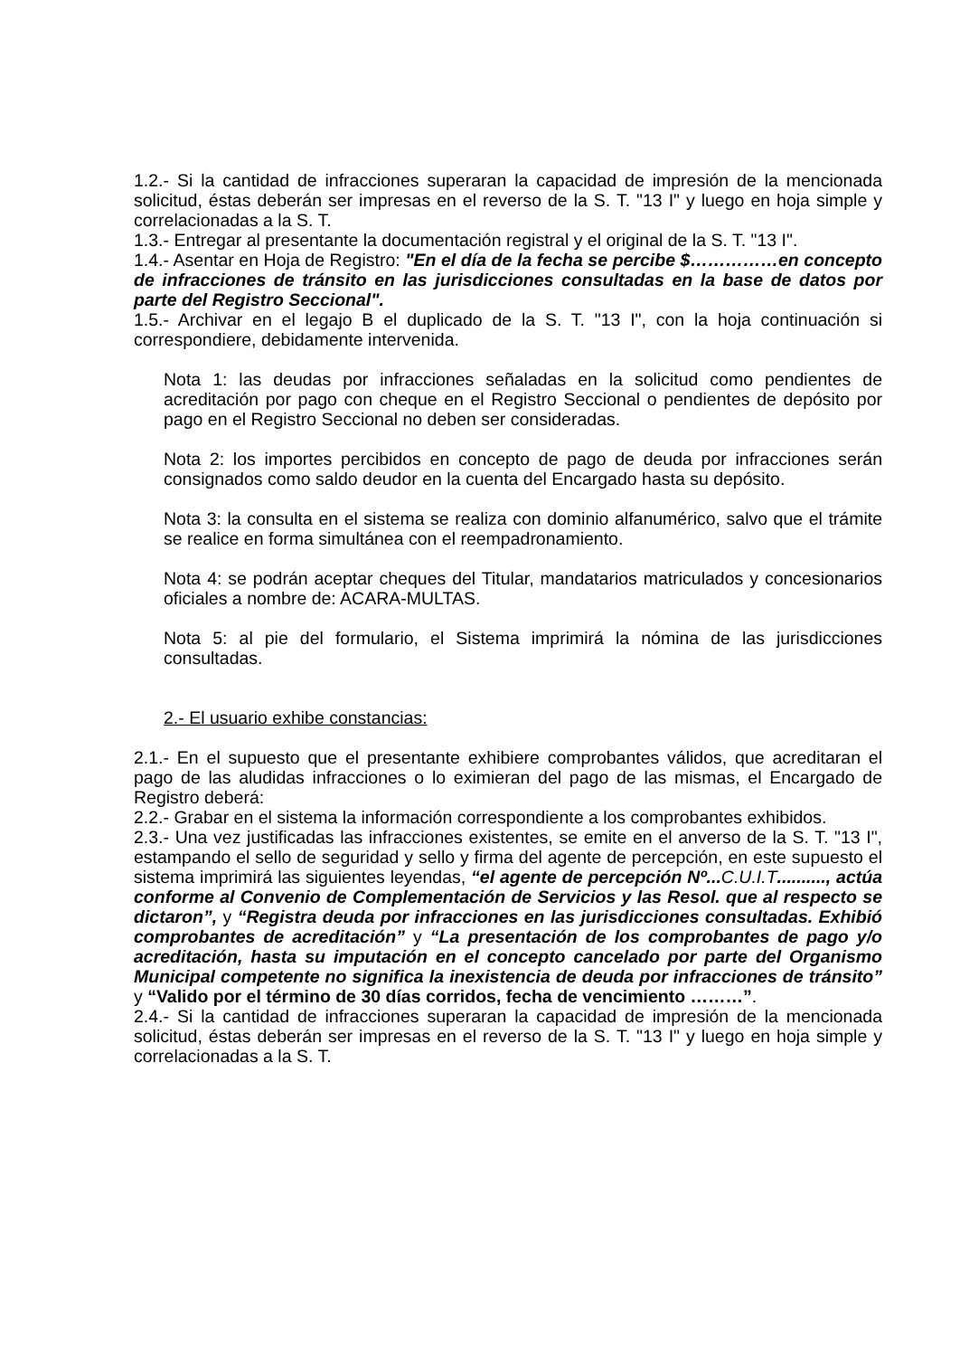1.2.- Si la cantidad de infracciones superaran la capacidad de impresión de la mencionada solicitud, éstas deberán ser impresas en el reverso de la S. T. "13 I" y luego en hoja simple y correlacionadas a la S. T.
1.3.- Entregar al presentante la documentación registral y el original de la S. T. "13 I".
1.4.- Asentar en Hoja de Registro: "En el día de la fecha se percibe $……………en concepto de infracciones de tránsito en las jurisdicciones consultadas en la base de datos por parte del Registro Seccional".
1.5.- Archivar en el legajo B el duplicado de la S. T. "13 I", con la hoja continuación si correspondiere, debidamente intervenida.
Nota 1: las deudas por infracciones señaladas en la solicitud como pendientes de acreditación por pago con cheque en el Registro Seccional o pendientes de depósito por pago en el Registro Seccional no deben ser consideradas.
Nota 2: los importes percibidos en concepto de pago de deuda por infracciones serán consignados como saldo deudor en la cuenta del Encargado hasta su depósito.
Nota 3: la consulta en el sistema se realiza con dominio alfanumérico, salvo que el trámite se realice en forma simultánea con el reempadronamiento.
Nota 4: se podrán aceptar cheques del Titular, mandatarios matriculados y concesionarios oficiales a nombre de: ACARA-MULTAS.
Nota 5: al pie del formulario, el Sistema imprimirá la nómina de las jurisdicciones consultadas.
2.- El usuario exhibe constancias:
2.1.- En el supuesto que el presentante exhibiere comprobantes válidos, que acreditaran el pago de las aludidas infracciones o lo eximieran del pago de las mismas, el Encargado de Registro deberá:
2.2.- Grabar en el sistema la información correspondiente a los comprobantes exhibidos.
2.3.- Una vez justificadas las infracciones existentes, se emite en el anverso de la S. T. "13 I", estampando el sello de seguridad y sello y firma del agente de percepción, en este supuesto el sistema imprimirá las siguientes leyendas, “el agente de percepción Nº... C.U.I.T.........., actúa conforme al Convenio de Complementación de Servicios y las Resol. que al respecto se dictaron”, y “Registra deuda por infracciones en las jurisdicciones consultadas. Exhibió comprobantes de acreditación” y “La presentación de los comprobantes de pago y/o acreditación, hasta su imputación en el concepto cancelado por parte del Organismo Municipal competente no significa la inexistencia de deuda por infracciones de tránsito” y “Valido por el término de 30 días corridos, fecha de vencimiento ………”.
2.4.- Si la cantidad de infracciones superaran la capacidad de impresión de la mencionada solicitud, éstas deberán ser impresas en el reverso de la S. T. "13 I" y luego en hoja simple y correlacionadas a la S. T.